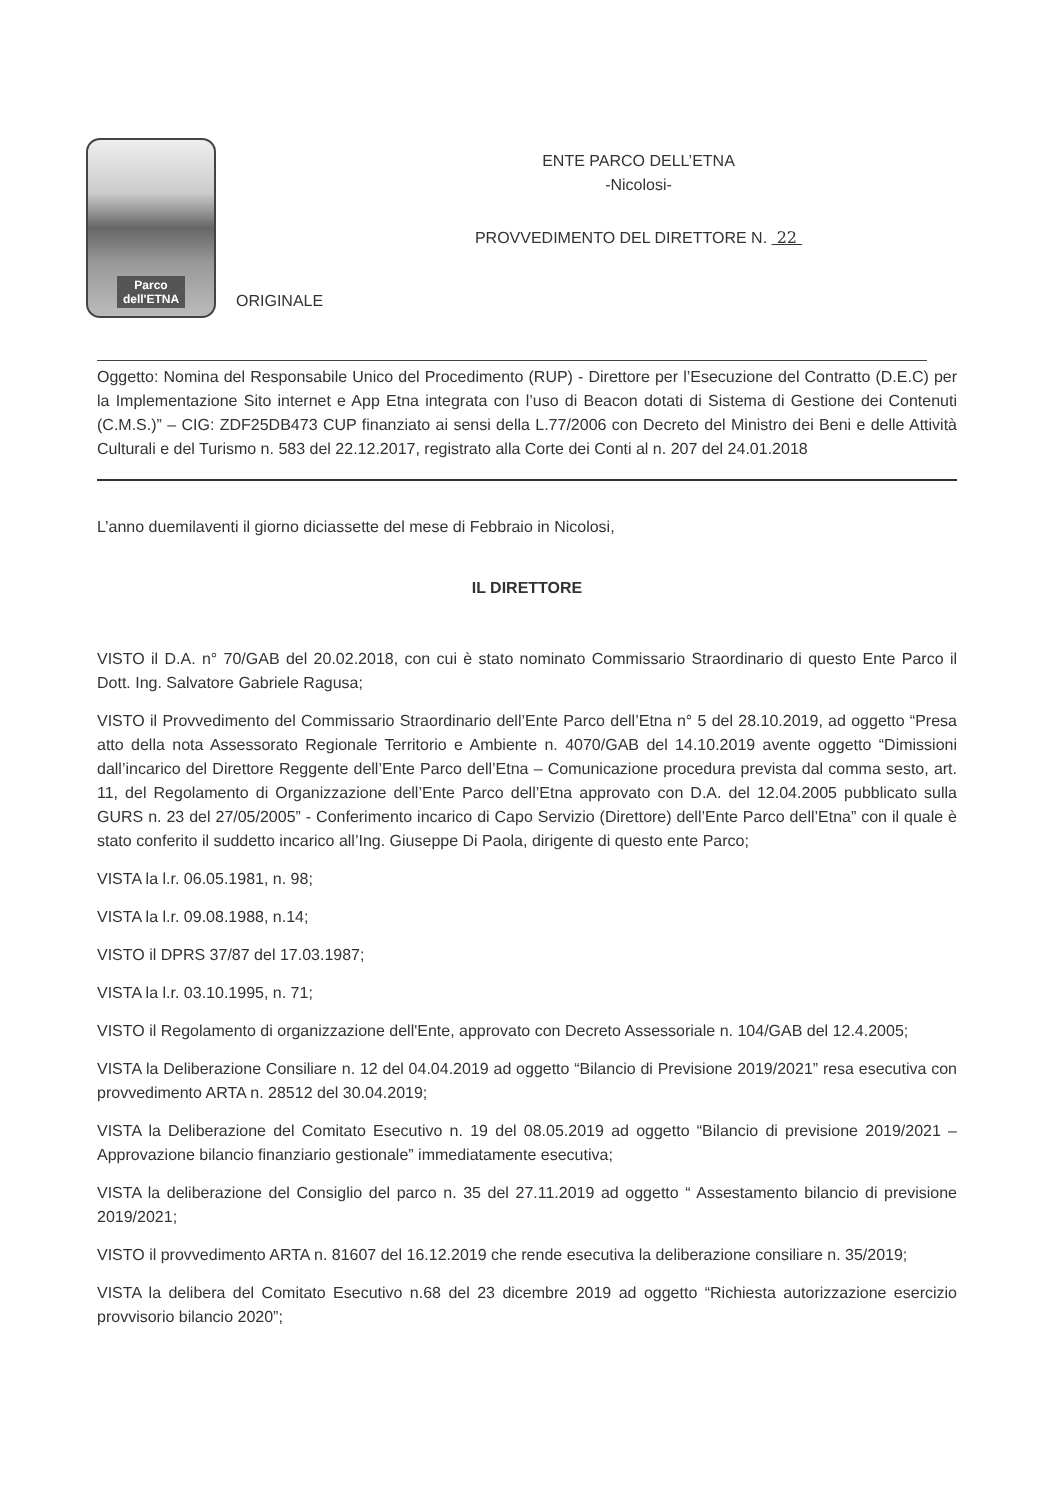Parco
dell'ETNA
ENTE PARCO DELL’ETNA
-Nicolosi-
PROVVEDIMENTO DEL DIRETTORE N. 22
ORIGINALE
Oggetto: Nomina del Responsabile Unico del Procedimento (RUP) - Direttore per l’Esecuzione del Contratto (D.E.C) per la Implementazione Sito internet e App Etna integrata con l’uso di Beacon dotati di Sistema di Gestione dei Contenuti (C.M.S.)” – CIG: ZDF25DB473 CUP finanziato ai sensi della L.77/2006 con Decreto del Ministro dei Beni e delle Attività Culturali e del Turismo n. 583 del 22.12.2017, registrato alla Corte dei Conti al n. 207 del 24.01.2018
L’anno duemilaventi il giorno diciassette del mese di Febbraio in Nicolosi,
IL DIRETTORE
VISTO il D.A. n° 70/GAB del 20.02.2018, con cui è stato nominato Commissario Straordinario di questo Ente Parco il Dott. Ing. Salvatore Gabriele Ragusa;
VISTO il Provvedimento del Commissario Straordinario dell’Ente Parco dell’Etna n° 5 del 28.10.2019, ad oggetto “Presa atto della nota Assessorato Regionale Territorio e Ambiente n. 4070/GAB del 14.10.2019 avente oggetto “Dimissioni dall’incarico del Direttore Reggente dell’Ente Parco dell’Etna – Comunicazione procedura prevista dal comma sesto, art. 11, del Regolamento di Organizzazione dell’Ente Parco dell’Etna approvato con D.A. del 12.04.2005 pubblicato sulla GURS n. 23 del 27/05/2005” - Conferimento incarico di Capo Servizio (Direttore) dell’Ente Parco dell’Etna” con il quale è stato conferito il suddetto incarico all’Ing. Giuseppe Di Paola, dirigente di questo ente Parco;
VISTA la l.r. 06.05.1981, n. 98;
VISTA la l.r. 09.08.1988, n.14;
VISTO il DPRS 37/87 del 17.03.1987;
VISTA la l.r. 03.10.1995, n. 71;
VISTO il Regolamento di organizzazione dell'Ente, approvato con Decreto Assessoriale n. 104/GAB del 12.4.2005;
VISTA la Deliberazione Consiliare n. 12 del 04.04.2019 ad oggetto “Bilancio di Previsione 2019/2021” resa esecutiva con provvedimento ARTA n. 28512 del 30.04.2019;
VISTA la Deliberazione del Comitato Esecutivo n. 19 del 08.05.2019 ad oggetto “Bilancio di previsione 2019/2021 – Approvazione bilancio finanziario gestionale” immediatamente esecutiva;
VISTA la deliberazione del Consiglio del parco n. 35 del 27.11.2019 ad oggetto “ Assestamento bilancio di previsione 2019/2021;
VISTO il provvedimento ARTA n. 81607 del 16.12.2019 che rende esecutiva la deliberazione consiliare n. 35/2019;
VISTA la delibera del Comitato Esecutivo n.68 del 23 dicembre 2019 ad oggetto “Richiesta autorizzazione esercizio provvisorio bilancio 2020”;